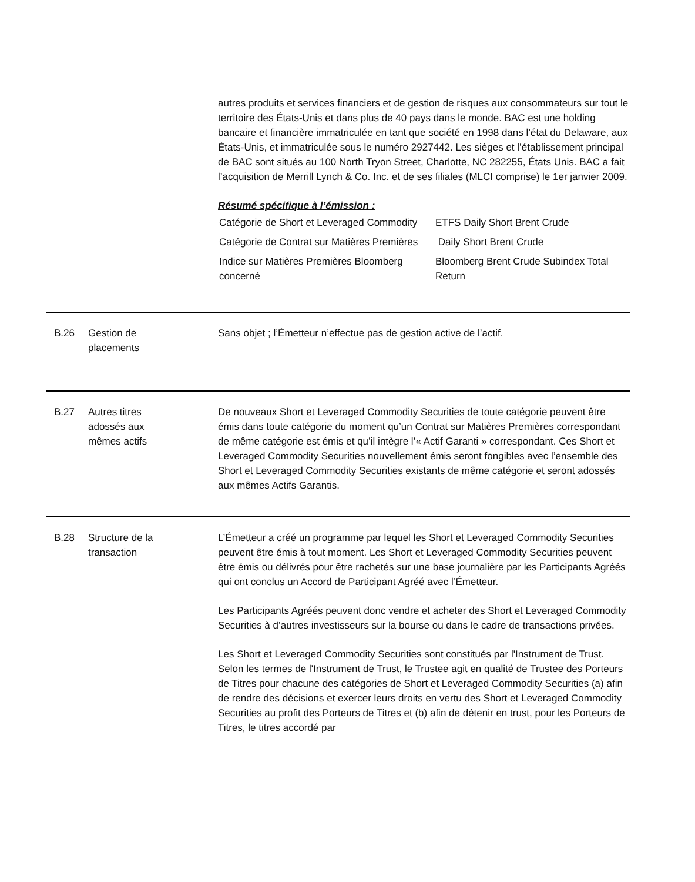autres produits et services financiers et de gestion de risques aux consommateurs sur tout le territoire des États-Unis et dans plus de 40 pays dans le monde. BAC est une holding bancaire et financière immatriculée en tant que société en 1998 dans l’état du Delaware, aux États-Unis, et immatriculée sous le numéro 2927442. Les sièges et l’établissement principal de BAC sont situés au 100 North Tryon Street, Charlotte, NC 282255, États Unis. BAC a fait l’acquisition de Merrill Lynch & Co. Inc. et de ses filiales (MLCI comprise) le 1er janvier 2009.
Résumé spécifique à l’émission :
| Catégorie de Short et Leveraged Commodity | ETFS Daily Short Brent Crude |
| Catégorie de Contrat sur Matières Premières | Daily Short Brent Crude |
| Indice sur Matières Premières Bloomberg concerné | Bloomberg Brent Crude Subindex Total Return |
B.26 Gestion de
placements
Sans objet ; l’Émetteur n’effectue pas de gestion active de l’actif.
B.27 Autres titres
adossés aux
mêmes actifs
De nouveaux Short et Leveraged Commodity Securities de toute catégorie peuvent être émis dans toute catégorie du moment qu’un Contrat sur Matières Premières correspondant de même catégorie est émis et qu’il intègre l’« Actif Garanti » correspondant. Ces Short et Leveraged Commodity Securities nouvellement émis seront fongibles avec l’ensemble des Short et Leveraged Commodity Securities existants de même catégorie et seront adossés aux mêmes Actifs Garantis.
B.28 Structure de la
transaction
L’Émetteur a créé un programme par lequel les Short et Leveraged Commodity Securities peuvent être émis à tout moment. Les Short et Leveraged Commodity Securities peuvent être émis ou délivrés pour être rachetés sur une base journalière par les Participants Agréés qui ont conclus un Accord de Participant Agréé avec l’Émetteur.
Les Participants Agréés peuvent donc vendre et acheter des Short et Leveraged Commodity Securities à d’autres investisseurs sur la bourse ou dans le cadre de transactions privées.
Les Short et Leveraged Commodity Securities sont constitués par l'Instrument de Trust. Selon les termes de l'Instrument de Trust, le Trustee agit en qualité de Trustee des Porteurs de Titres pour chacune des catégories de Short et Leveraged Commodity Securities (a) afin de rendre des décisions et exercer leurs droits en vertu des Short et Leveraged Commodity Securities au profit des Porteurs de Titres et (b) afin de détenir en trust, pour les Porteurs de Titres, le titres accordé par